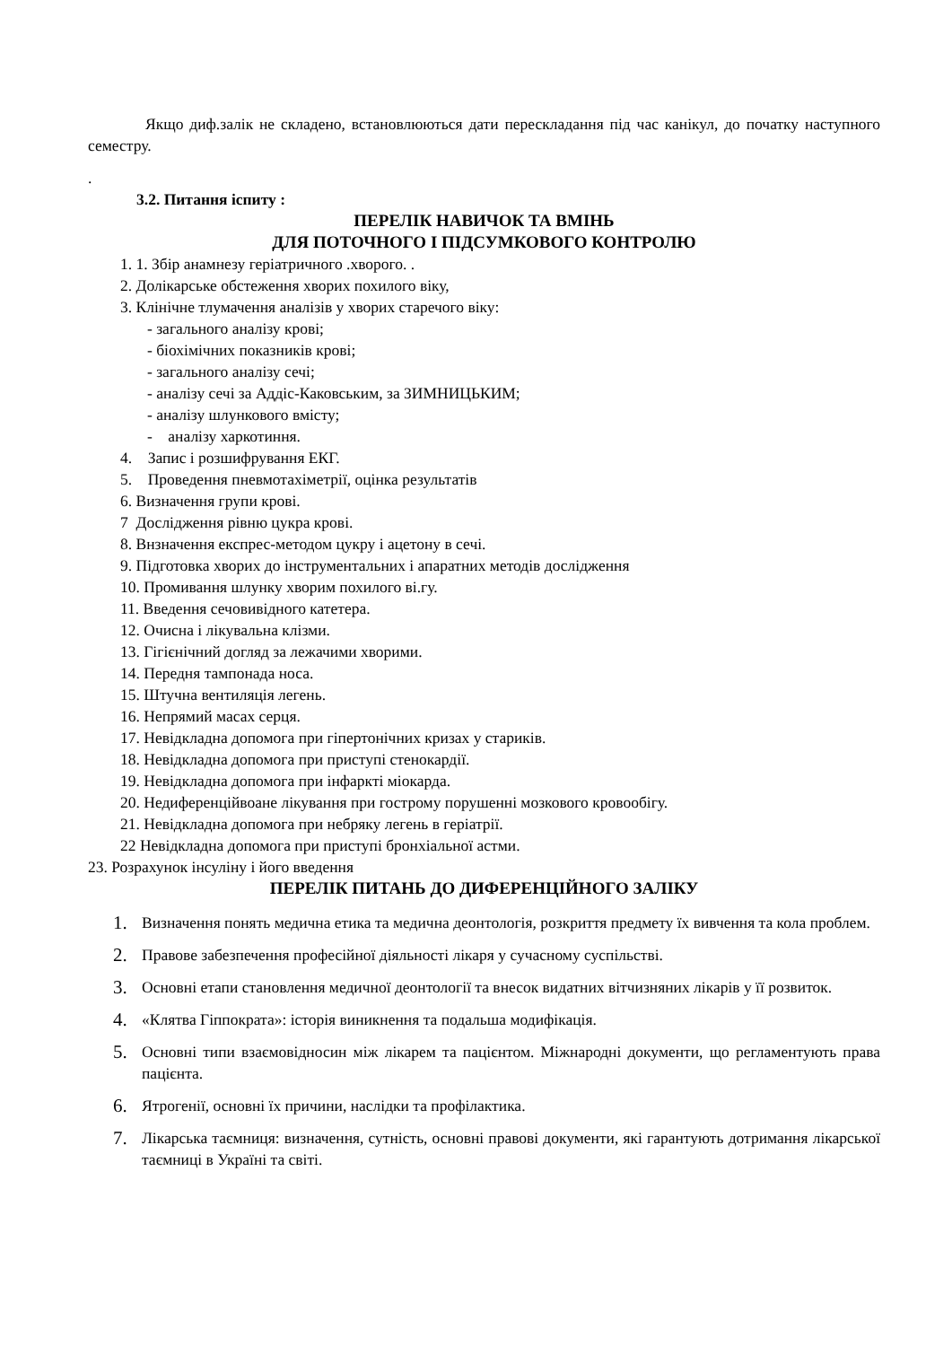Якщо диф.залік не складено, встановлюються дати перескладання під час канікул, до початку наступного семестру.
.
3.2. Питання іспиту :
ПЕРЕЛІК НАВИЧОК ТА ВМІНЬ
ДЛЯ ПОТОЧНОГО І ПІДСУМКОВОГО КОНТРОЛЮ
1. 1. Збір анамнезу геріатричного .хворого. .
2. Долікарське обстеження хворих похилого віку,
3. Клінічне тлумачення аналізів у хворих старечого віку:
- загального аналізу крові;
- біохімічних показників крові;
- загального аналізу сечі;
- аналізу сечі за Аддіс-Каковським, за ЗИМНИЦЬКИМ;
- аналізу шлункового вмісту;
- аналізу харкотиння.
4. Запис і розшифрування ЕКГ.
5. Проведення пневмотахіметрії, оцінка результатів
6. Визначення групи крові.
7 Дослідження рівню цукра крові.
8. Внзначення експрес-методом цукру і ацетону в сечі.
9. Підготовка хворих до інструментальних і апаратних методів дослідження
10. Промивання шлунку хворим похилого ві.гу.
11. Введення сечовивідного катетера.
12. Очисна і лікувальна клізми.
13. Гігієнічний догляд за лежачими хворими.
14. Передня тампонада носа.
15. Штучна вентиляція легень.
16. Непрямий масах серця.
17. Невідкладна допомога при гіпертонічних кризах у стариків.
18. Невідкладна допомога при приступі стенокардії.
19. Невідкладна допомога при інфаркті міокарда.
20. Недиференційвоане лікування при гострому порушенні мозкового кровообігу.
21. Невідкладна допомога при небряку легень в геріатрії.
22 Невідкладна допомога при приступі бронхіальної астми.
23. Розрахунок інсуліну і його введення
ПЕРЕЛІК ПИТАНЬ ДО ДИФЕРЕНЦІЙНОГО ЗАЛІКУ
1. Визначення понять медична етика та медична деонтологія, розкриття предмету їх вивчення та кола проблем.
2. Правове забезпечення професійної діяльності лікаря у сучасному суспільстві.
3. Основні етапи становлення медичної деонтології та внесок видатних вітчизняних лікарів у її розвиток.
4. «Клятва Гіппократа»: історія виникнення та подальша модифікація.
5. Основні типи взаємовідносин між лікарем та пацієнтом. Міжнародні документи, що регламентують права пацієнта.
6. Ятрогенії, основні їх причини, наслідки та профілактика.
7. Лікарська таємниця: визначення, сутність, основні правові документи, які гарантують дотримання лікарської таємниці в Україні та світі.